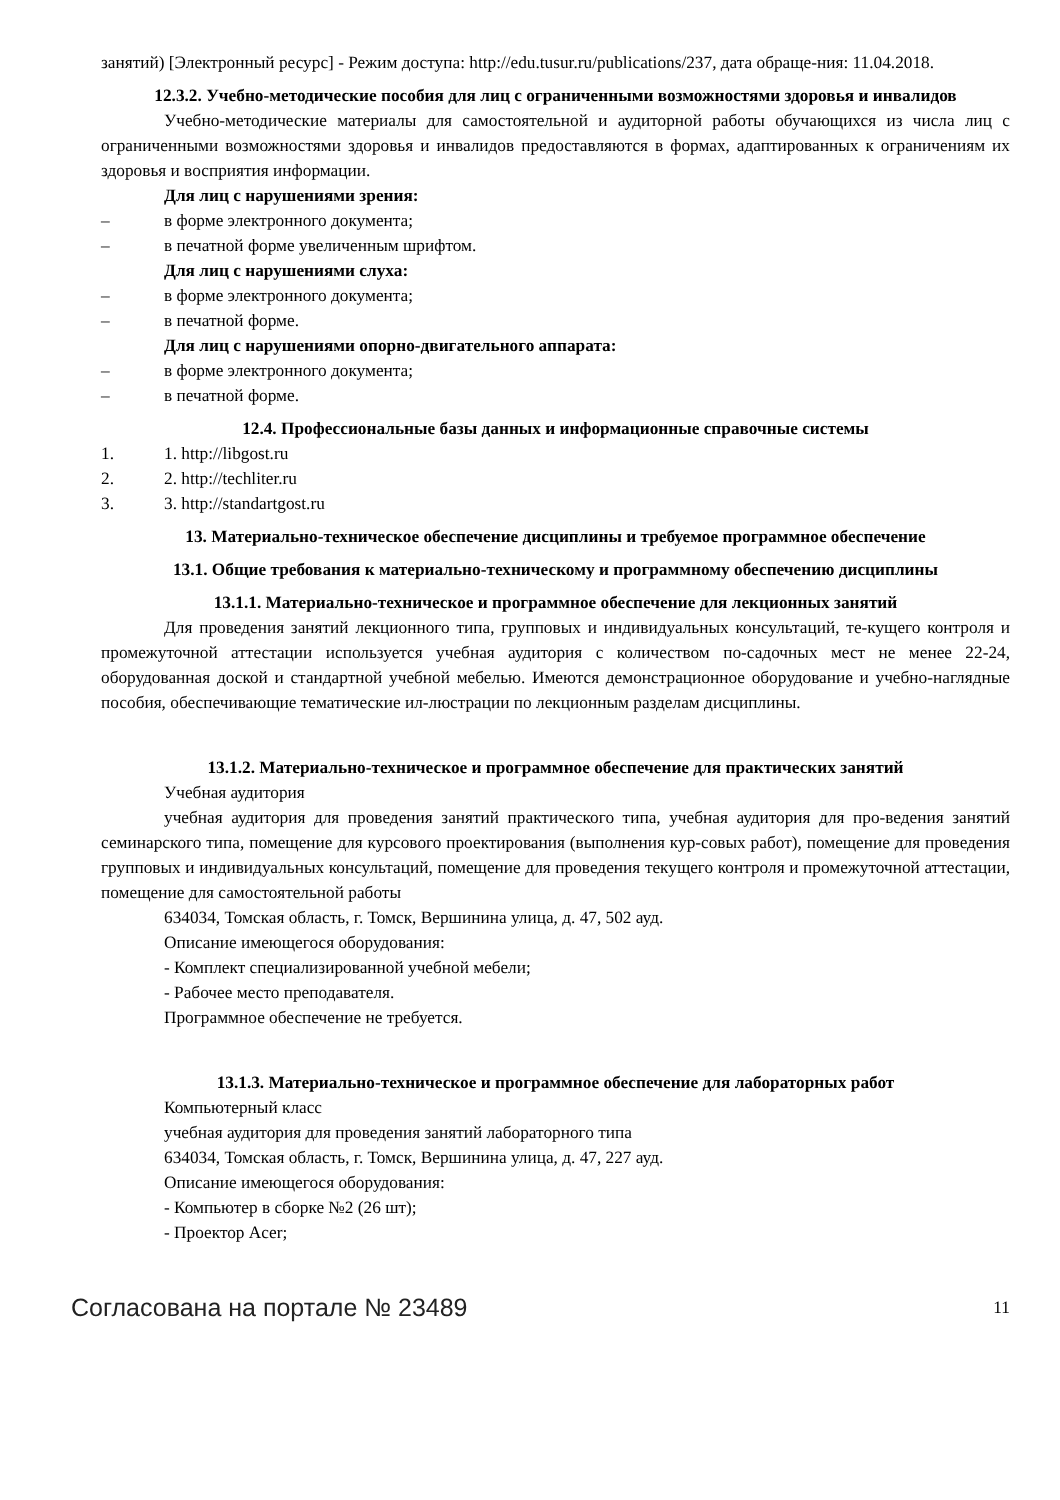занятий) [Электронный ресурс] - Режим доступа: http://edu.tusur.ru/publications/237, дата обраще-ния: 11.04.2018.
12.3.2. Учебно-методические пособия для лиц с ограниченными возможностями здоровья и инвалидов
Учебно-методические материалы для самостоятельной и аудиторной работы обучающихся из числа лиц с ограниченными возможностями здоровья и инвалидов предоставляются в формах, адаптированных к ограничениям их здоровья и восприятия информации.
Для лиц с нарушениями зрения:
– в форме электронного документа;
– в печатной форме увеличенным шрифтом.
Для лиц с нарушениями слуха:
– в форме электронного документа;
– в печатной форме.
Для лиц с нарушениями опорно-двигательного аппарата:
– в форме электронного документа;
– в печатной форме.
12.4. Профессиональные базы данных и информационные справочные системы
1. 1. http://libgost.ru
2. 2. http://techliter.ru
3. 3. http://standartgost.ru
13. Материально-техническое обеспечение дисциплины и требуемое программное обеспечение
13.1. Общие требования к материально-техническому и программному обеспечению дисциплины
13.1.1. Материально-техническое и программное обеспечение для лекционных занятий
Для проведения занятий лекционного типа, групповых и индивидуальных консультаций, те-кущего контроля и промежуточной аттестации используется учебная аудитория с количеством по-садочных мест не менее 22-24, оборудованная доской и стандартной учебной мебелью. Имеются демонстрационное оборудование и учебно-наглядные пособия, обеспечивающие тематические ил-люстрации по лекционным разделам дисциплины.
13.1.2. Материально-техническое и программное обеспечение для практических занятий
Учебная аудитория
учебная аудитория для проведения занятий практического типа, учебная аудитория для про-ведения занятий семинарского типа, помещение для курсового проектирования (выполнения кур-совых работ), помещение для проведения групповых и индивидуальных консультаций, помещение для проведения текущего контроля и промежуточной аттестации, помещение для самостоятельной работы
634034, Томская область, г. Томск, Вершинина улица, д. 47, 502 ауд.
Описание имеющегося оборудования:
- Комплект специализированной учебной мебели;
- Рабочее место преподавателя.
Программное обеспечение не требуется.
13.1.3. Материально-техническое и программное обеспечение для лабораторных работ
Компьютерный класс
учебная аудитория для проведения занятий лабораторного типа
634034, Томская область, г. Томск, Вершинина улица, д. 47, 227 ауд.
Описание имеющегося оборудования:
- Компьютер в сборке №2 (26 шт);
- Проектор Acer;
Согласована на портале № 23489 11